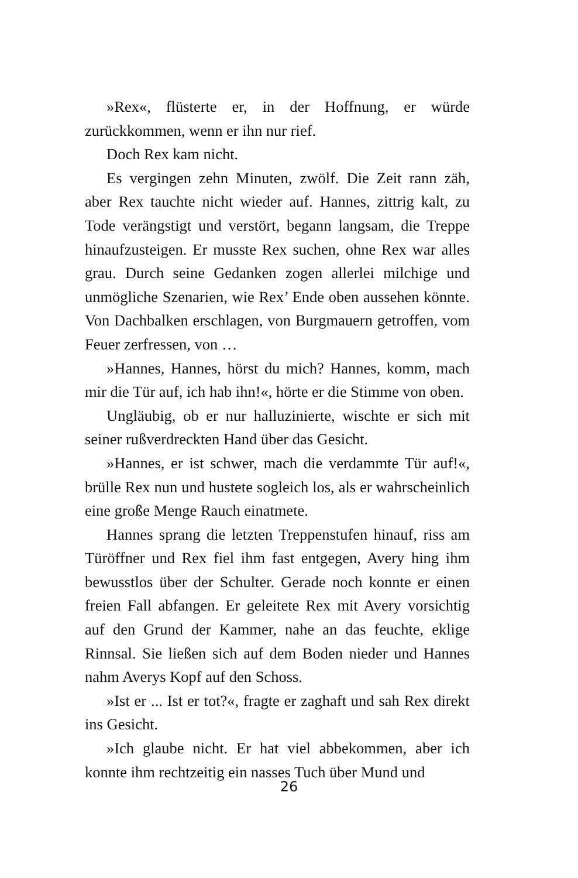»Rex«, flüsterte er, in der Hoffnung, er würde zurückkommen, wenn er ihn nur rief.
Doch Rex kam nicht.
Es vergingen zehn Minuten, zwölf. Die Zeit rann zäh, aber Rex tauchte nicht wieder auf. Hannes, zittrig kalt, zu Tode verängstigt und verstört, begann langsam, die Treppe hinaufzusteigen. Er musste Rex suchen, ohne Rex war alles grau. Durch seine Gedanken zogen allerlei milchige und unmögliche Szenarien, wie Rex’ Ende oben aussehen könnte. Von Dachbalken erschlagen, von Burgmauern getroffen, vom Feuer zerfressen, von …
»Hannes, Hannes, hörst du mich? Hannes, komm, mach mir die Tür auf, ich hab ihn!«, hörte er die Stimme von oben.
Ungläubig, ob er nur halluzinierte, wischte er sich mit seiner rußverdreckten Hand über das Gesicht.
»Hannes, er ist schwer, mach die verdammte Tür auf!«, brülle Rex nun und hustete sogleich los, als er wahrscheinlich eine große Menge Rauch einatmete.
Hannes sprang die letzten Treppenstufen hinauf, riss am Türöffner und Rex fiel ihm fast entgegen, Avery hing ihm bewusstlos über der Schulter. Gerade noch konnte er einen freien Fall abfangen. Er geleitete Rex mit Avery vorsichtig auf den Grund der Kammer, nahe an das feuchte, eklige Rinnsal. Sie ließen sich auf dem Boden nieder und Hannes nahm Averys Kopf auf den Schoss.
»Ist er ... Ist er tot?«, fragte er zaghaft und sah Rex direkt ins Gesicht.
»Ich glaube nicht. Er hat viel abbekommen, aber ich konnte ihm rechtzeitig ein nasses Tuch über Mund und
26